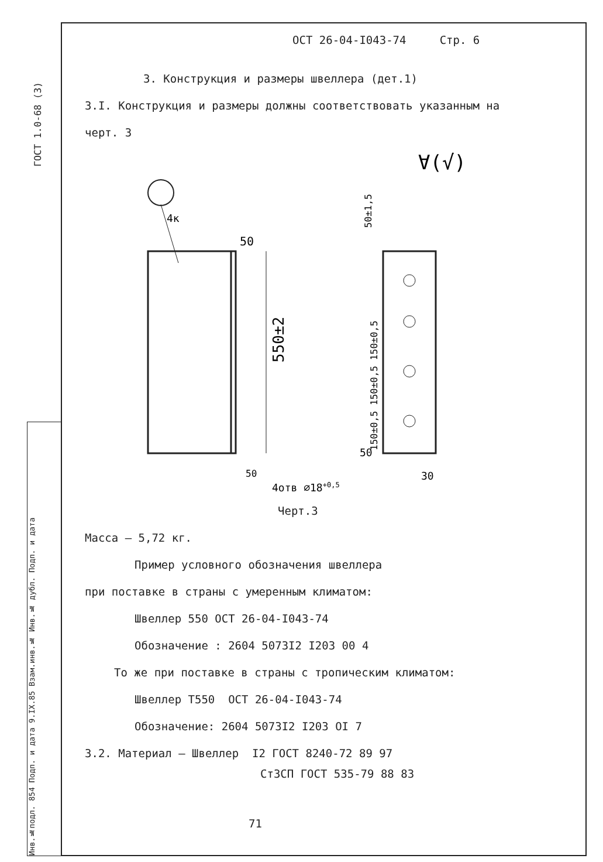ГОСТ 1.0-68 (3)
Инв.№подл. 854 Подп. и дата 9.IX.85 Взам.инв.№ Инв.№ дубл. Подп. и дата
ОСТ 26-04-I043-74 Стр. 6
3. Конструкция и размеры швеллера (дет.1)
3.I. Конструкция и размеры должны соответствовать указанным на
черт. 3
∀(√)
4к
50
550±2
50
50±1,5
150±0,5 150±0,5 150±0,5
4отв ∅18+0,5
30
50
Черт.3
Масса – 5,72 кг.
Пример условного обозначения швеллера
при поставке в страны с умеренным климатом:
Швеллер 550 ОСТ 26-04-I043-74
Обозначение : 2604 5073I2 I203 00 4
То же при поставке в страны с тропическим климатом:
Швеллер Т550 ОСТ 26-04-I043-74
Обозначение: 2604 5073I2 I203 OI 7
3.2. Материал – Швеллер I2 ГОСТ 8240-72 89 97
Ст3СП ГОСТ 535-79 88 83
71